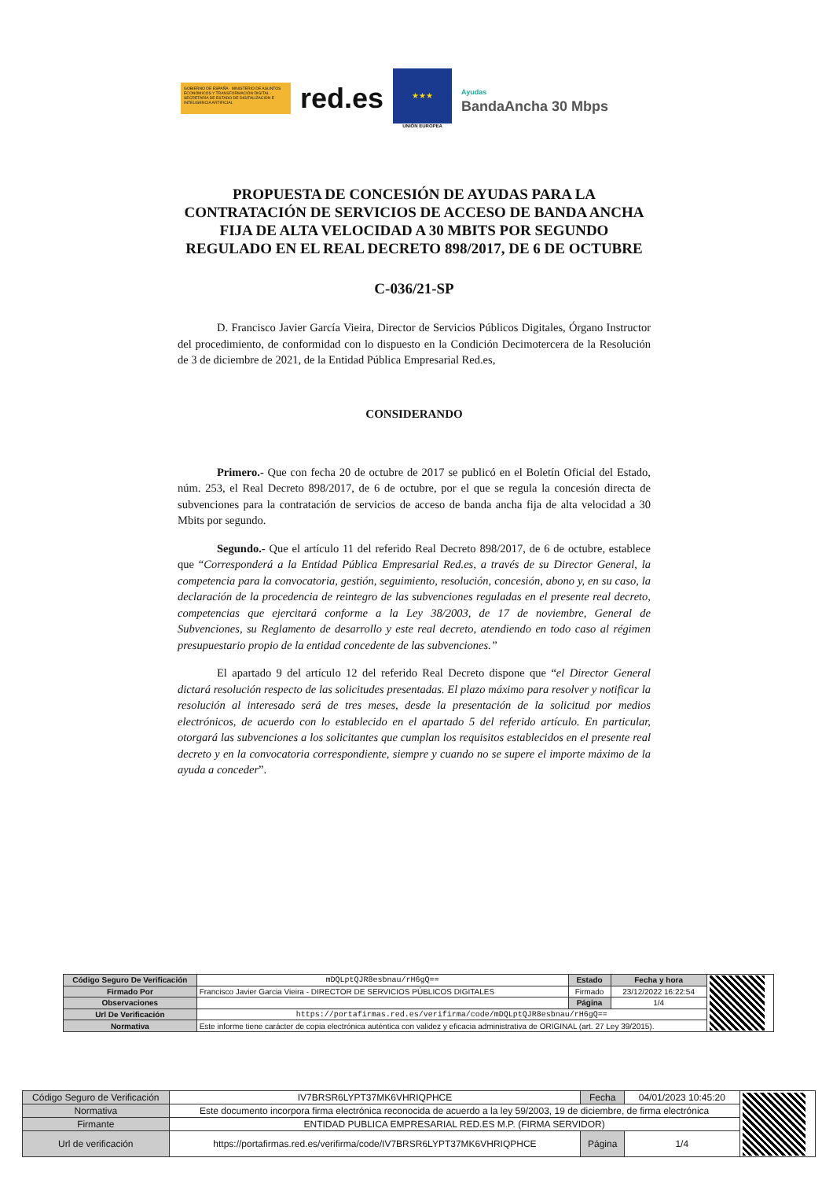GOBIERNO DE ESPAÑA · MINISTERIO DE ASUNTOS ECONÓMICOS Y TRANSFORMACIÓN DIGITAL · SECRETARÍA DE ESTADO DE DIGITALIZACIÓN E INTELIGENCIA ARTIFICIAL
red.es
★★★
UNIÓN EUROPEA
Ayudas
BandaAncha 30 Mbps
PROPUESTA DE CONCESIÓN DE AYUDAS PARA LA CONTRATACIÓN DE SERVICIOS DE ACCESO DE BANDA ANCHA FIJA DE ALTA VELOCIDAD A 30 MBITS POR SEGUNDO REGULADO EN EL REAL DECRETO 898/2017, DE 6 DE OCTUBRE
C-036/21-SP
D. Francisco Javier García Vieira, Director de Servicios Públicos Digitales, Órgano Instructor del procedimiento, de conformidad con lo dispuesto en la Condición Decimotercera de la Resolución de 3 de diciembre de 2021, de la Entidad Pública Empresarial Red.es,
CONSIDERANDO
Primero.- Que con fecha 20 de octubre de 2017 se publicó en el Boletín Oficial del Estado, núm. 253, el Real Decreto 898/2017, de 6 de octubre, por el que se regula la concesión directa de subvenciones para la contratación de servicios de acceso de banda ancha fija de alta velocidad a 30 Mbits por segundo.
Segundo.- Que el artículo 11 del referido Real Decreto 898/2017, de 6 de octubre, establece que “Corresponderá a la Entidad Pública Empresarial Red.es, a través de su Director General, la competencia para la convocatoria, gestión, seguimiento, resolución, concesión, abono y, en su caso, la declaración de la procedencia de reintegro de las subvenciones reguladas en el presente real decreto, competencias que ejercitará conforme a la Ley 38/2003, de 17 de noviembre, General de Subvenciones, su Reglamento de desarrollo y este real decreto, atendiendo en todo caso al régimen presupuestario propio de la entidad concedente de las subvenciones.”
El apartado 9 del artículo 12 del referido Real Decreto dispone que “el Director General dictará resolución respecto de las solicitudes presentadas. El plazo máximo para resolver y notificar la resolución al interesado será de tres meses, desde la presentación de la solicitud por medios electrónicos, de acuerdo con lo establecido en el apartado 5 del referido artículo. En particular, otorgará las subvenciones a los solicitantes que cumplan los requisitos establecidos en el presente real decreto y en la convocatoria correspondiente, siempre y cuando no se supere el importe máximo de la ayuda a conceder”.
| Código Seguro De Verificación | mDQLptQJR8esbnau/rH6gQ== | Estado | Fecha y hora | |
| Firmado Por | Francisco Javier Garcia Vieira - DIRECTOR DE SERVICIOS PÚBLICOS DIGITALES | Firmado | 23/12/2022 16:22:54 | |
| Observaciones | | Página | 1/4 | |
| Url De Verificación | https://portafirmas.red.es/verifirma/code/mDQLptQJR8esbnau/rH6gQ== | | | |
| Normativa | Este informe tiene carácter de copia electrónica auténtica con validez y eficacia administrativa de ORIGINAL (art. 27 Ley 39/2015). | | | |
| Código Seguro de Verificación | IV7BRSR6LYPT37MK6VHRIQPHCE | Fecha | 04/01/2023 10:45:20 | |
| Normativa | Este documento incorpora firma electrónica reconocida de acuerdo a la ley 59/2003, 19 de diciembre, de firma electrónica | | | |
| Firmante | ENTIDAD PUBLICA EMPRESARIAL RED.ES M.P. (FIRMA SERVIDOR) | | | |
| Url de verificación | https://portafirmas.red.es/verifirma/code/IV7BRSR6LYPT37MK6VHRIQPHCE | Página | 1/4 | |